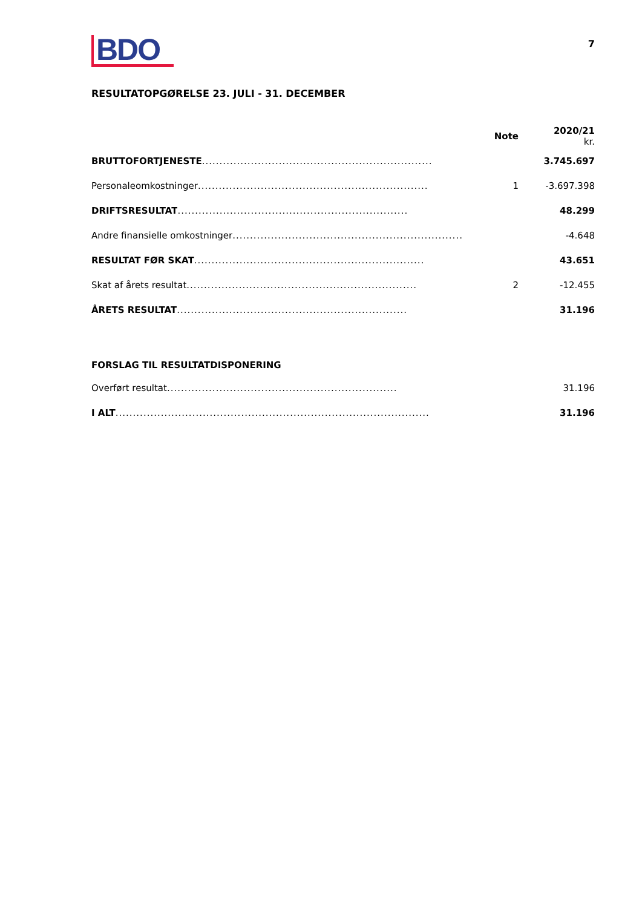BDO
7
RESULTATOPGØRELSE 23. JULI - 31. DECEMBER
| | Note | 2020/21 kr. |
| --- | --- | --- |
| BRUTTOFORTJENESTE .................................................................. | | 3.745.697 |
| Personaleomkostninger .................................................................. | 1 | -3.697.398 |
| DRIFTSRESULTAT .................................................................. | | 48.299 |
| Andre finansielle omkostninger .................................................................. | | -4.648 |
| RESULTAT FØR SKAT .................................................................. | | 43.651 |
| Skat af årets resultat .................................................................. | 2 | -12.455 |
| ÅRETS RESULTAT .................................................................. | | 31.196 |
| FORSLAG TIL RESULTATDISPONERING | | |
| Overført resultat .................................................................. | | 31.196 |
| I ALT .......................................................................................... | | 31.196 |